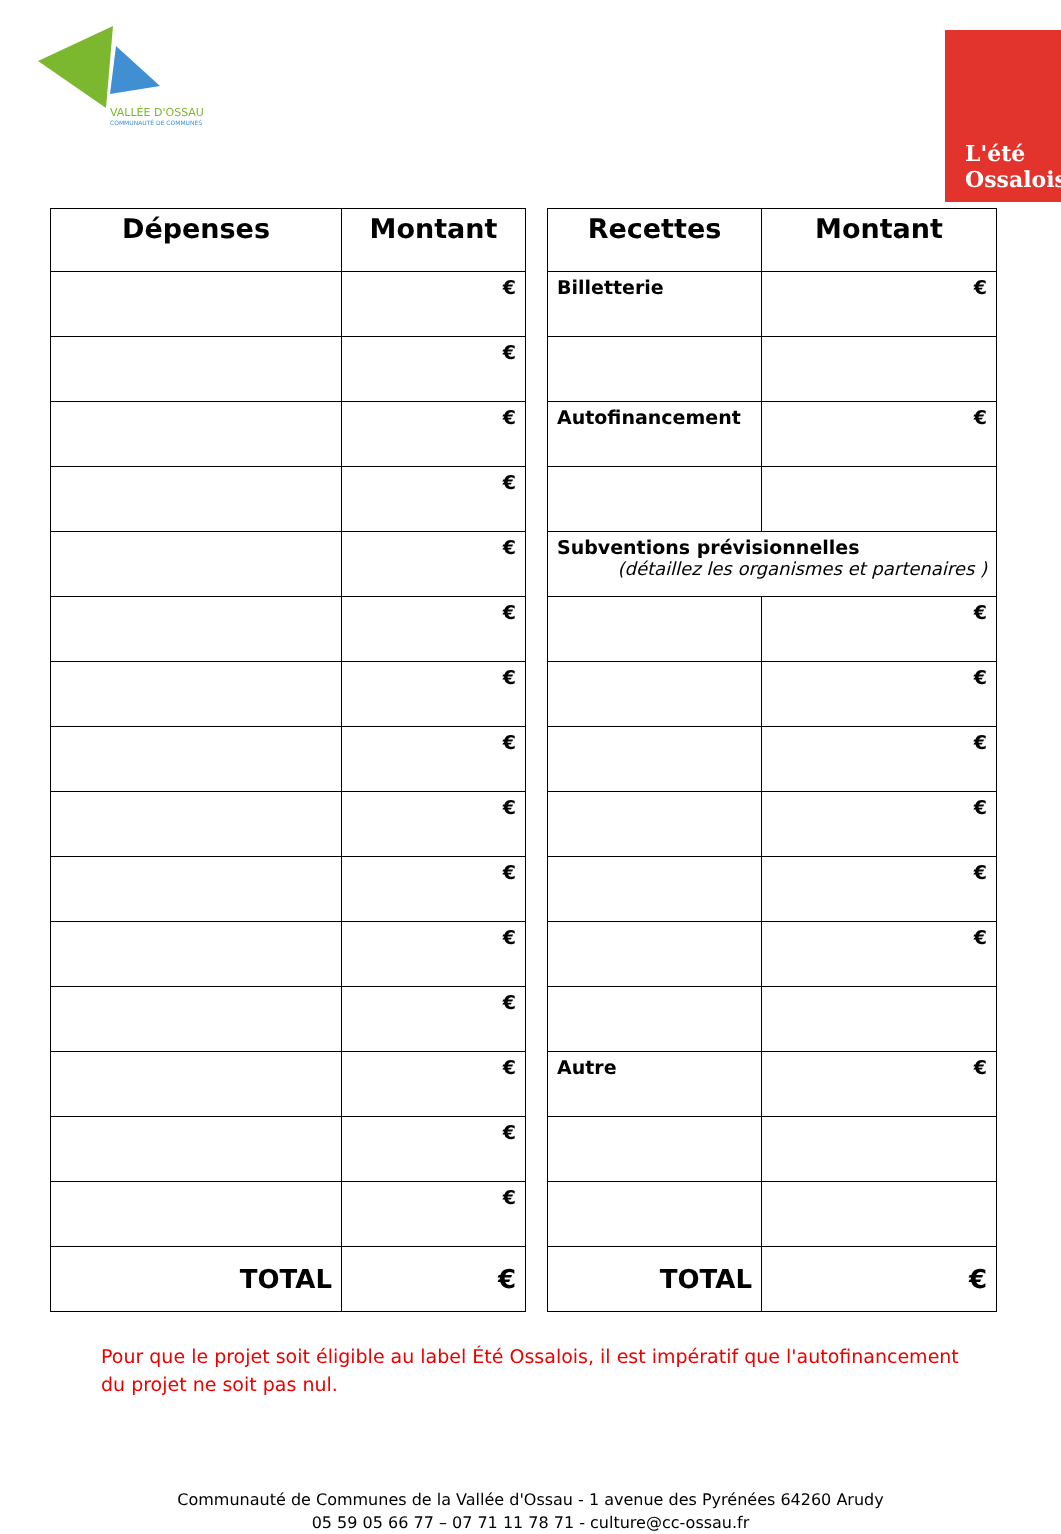VALLÉE D'OSSAU
COMMUNAUTÉ DE COMMUNES
L'été Ossalois
| Dépenses | Montant |
| --- | --- |
| | € |
| | € |
| | € |
| | € |
| | € |
| | € |
| | € |
| | € |
| | € |
| | € |
| | € |
| | € |
| | € |
| | € |
| | € |
| TOTAL | € |
| Recettes | Montant |
| --- | --- |
| Billetterie | € |
| Autofinancement | € |
| Subventions prévisionnelles (détaillez les organismes et partenaires ) | |
| | € |
| | € |
| | € |
| | € |
| | € |
| | € |
| Autre | € |
| TOTAL | € |
Pour que le projet soit éligible au label Été Ossalois, il est impératif que l'autofinancement du projet ne soit pas nul.
Communauté de Communes de la Vallée d'Ossau - 1 avenue des Pyrénées 64260 Arudy
05 59 05 66 77 – 07 71 11 78 71 - culture@cc-ossau.fr